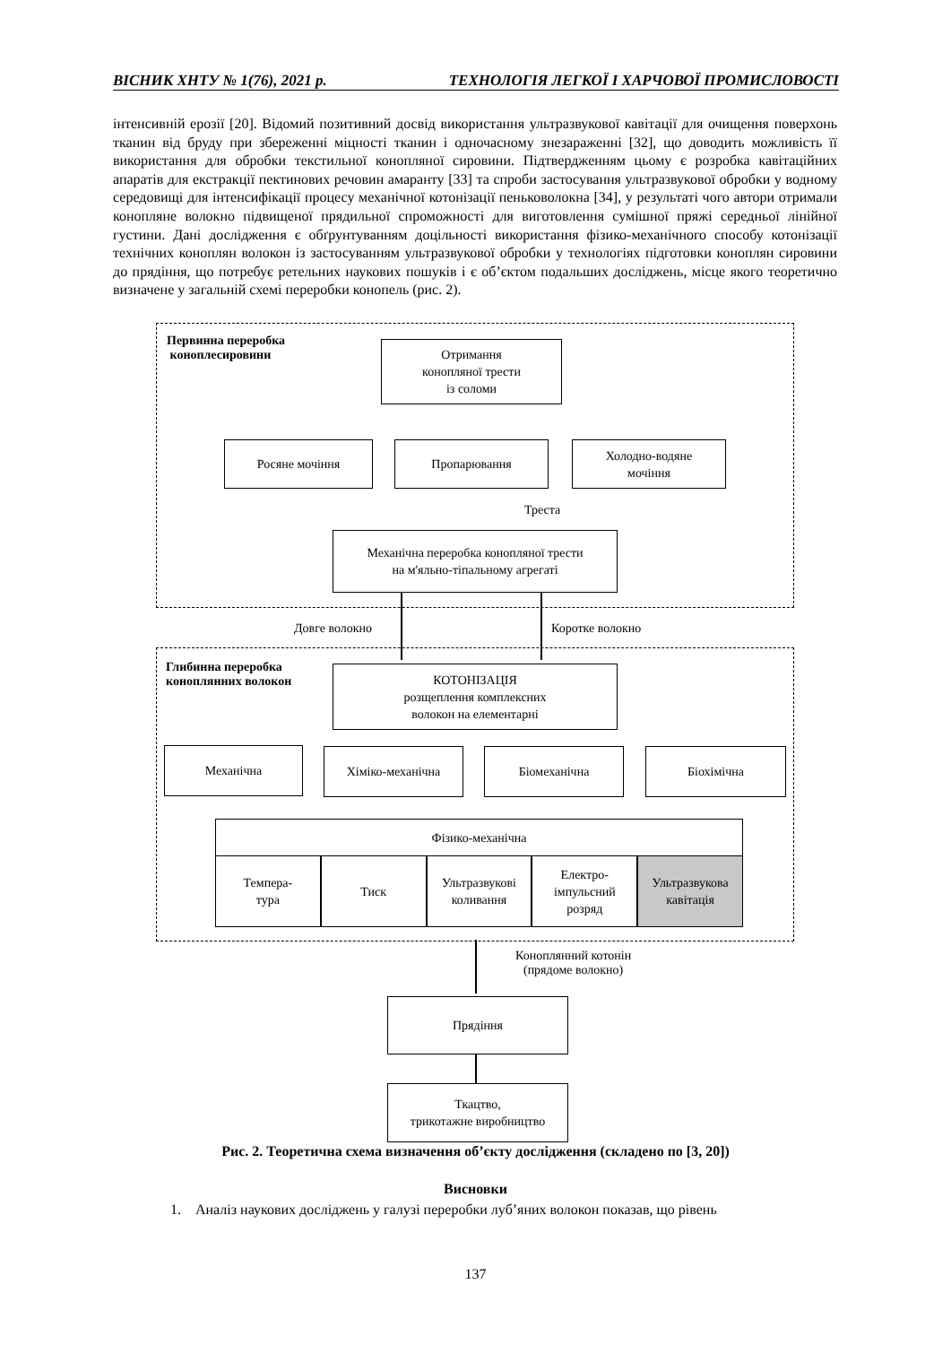ВІСНИК ХНТУ № 1(76), 2021 р. ТЕХНОЛОГІЯ ЛЕГКОЇ І ХАРЧОВОЇ ПРОМИСЛОВОСТІ
інтенсивній ерозії [20]. Відомий позитивний досвід використання ультразвукової кавітації для очищення поверхонь тканин від бруду при збереженні міцності тканин і одночасному знезараженні [32], що доводить можливість її використання для обробки текстильної конопляної сировини. Підтвердженням цьому є розробка кавітаційних апаратів для екстракції пектинових речовин амаранту [33] та спроби застосування ультразвукової обробки у водному середовищі для інтенсифікації процесу механічної котонізації пеньковолокна [34], у результаті чого автори отримали конопляне волокно підвищеної прядильної спроможності для виготовлення сумішної пряжі середньої лінійної густини. Дані дослідження є обґрунтуванням доцільності використання фізико-механічного способу котонізації технічних коноплян волокон із застосуванням ультразвукової обробки у технологіях підготовки коноплян сировини до прядіння, що потребує ретельних наукових пошуків і є об’єктом подальших досліджень, місце якого теоретично визначене у загальній схемі переробки конопель (рис. 2).
Первинна переробка
коноплесировини
Отримання
коноплянoї тpести
із соломи
Росяне мочіння Пропарювання
Холодно-водяне
мочіння
Треста
Механічна переробка коноплянoї тpести
на м'яльно-тіпальному агрегаті
Довге волокно Коротке волокно
Глибинна переробка
коноплянних волокон
КОТОНІЗАЦІЯ
розщеплення комплексних
волокон на елементарні
Механічна Хіміко-механічна Біомеханічна Біохімічна
Фізико-механічна
Темпера-
тура
Тиск Ультразвукові
коливання
Електро-
імпульсний
розряд
Ультразвукова
кавітація
Коноплянний котонін
(прядоме волокно)
Прядіння
Ткацтво,
трикотажне виробництво
Рис. 2. Теоретична схема визначення об’єкту дослідження (складено по [3, 20])
Висновки
1. Аналіз наукових досліджень у галузі переробки луб’яних волокон показав, що рівень
137